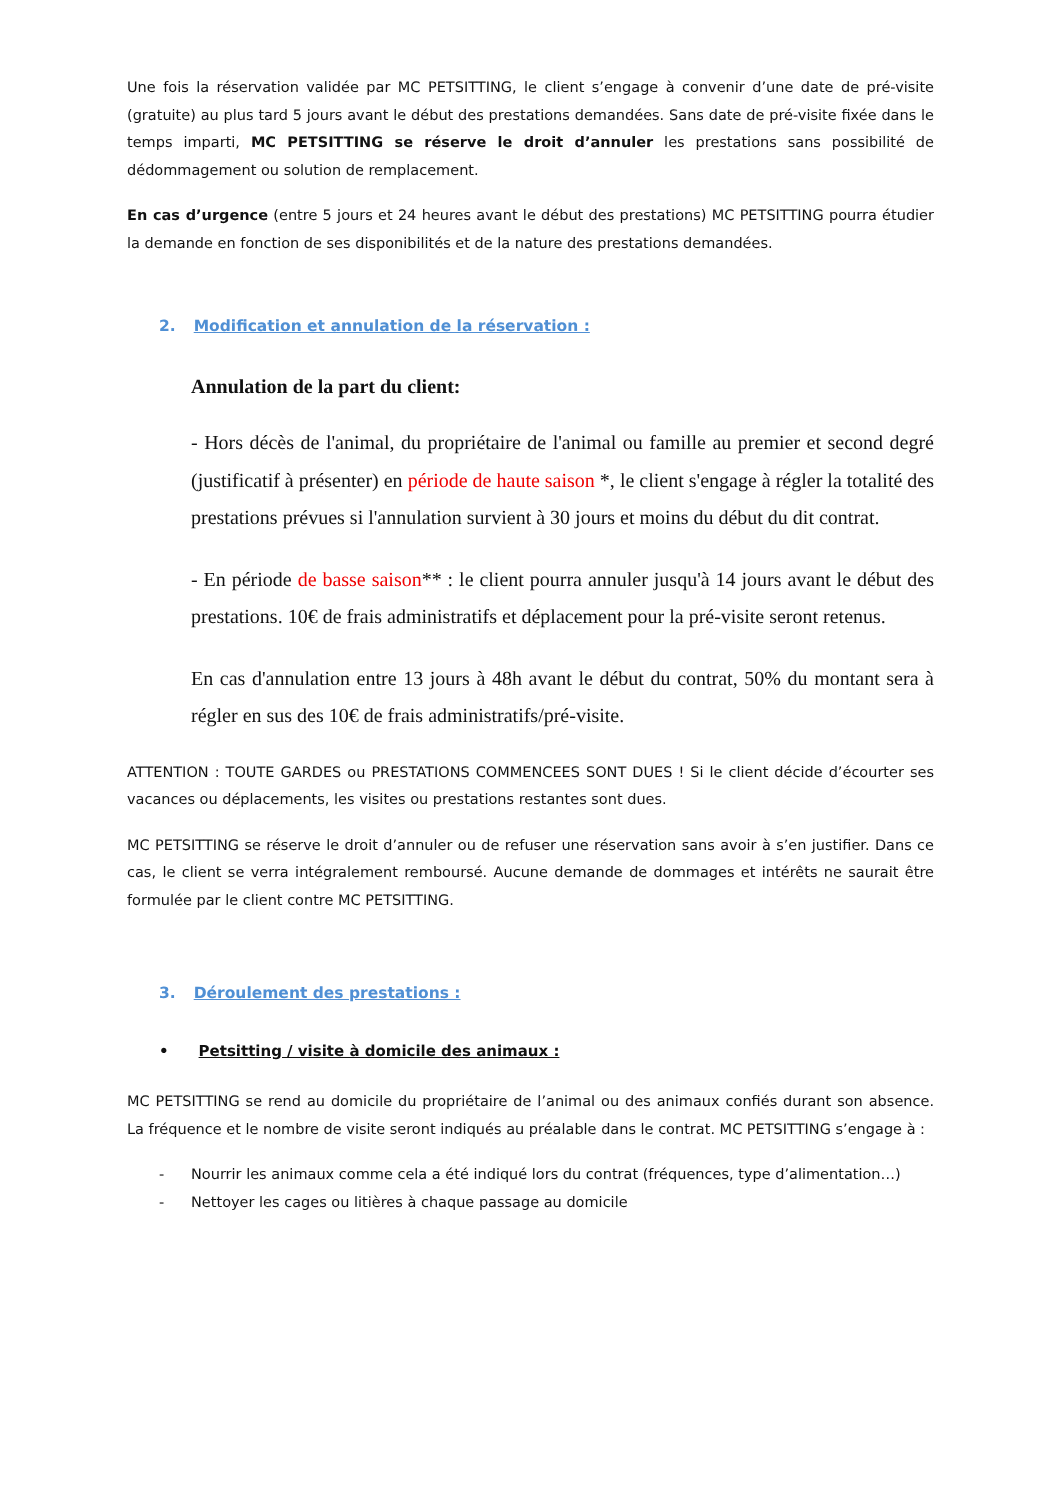Une fois la réservation validée par MC PETSITTING, le client s’engage à convenir d’une date de pré-visite (gratuite) au plus tard 5 jours avant le début des prestations demandées. Sans date de pré-visite fixée dans le temps imparti, MC PETSITTING se réserve le droit d’annuler les prestations sans possibilité de dédommagement ou solution de remplacement.
En cas d’urgence (entre 5 jours et 24 heures avant le début des prestations) MC PETSITTING pourra étudier la demande en fonction de ses disponibilités et de la nature des prestations demandées.
2. Modification et annulation de la réservation :
Annulation de la part du client:
- Hors décès de l'animal, du propriétaire de l'animal ou famille au premier et second degré (justificatif à présenter) en période de haute saison *, le client s'engage à régler la totalité des prestations prévues si l'annulation survient à 30 jours et moins du début du dit contrat.
- En période de basse saison** : le client pourra annuler jusqu'à 14 jours avant le début des prestations. 10€ de frais administratifs et déplacement pour la pré-visite seront retenus.
En cas d'annulation entre 13 jours à 48h avant le début du contrat, 50% du montant sera à régler en sus des 10€ de frais administratifs/pré-visite.
ATTENTION : TOUTE GARDES ou PRESTATIONS COMMENCEES SONT DUES ! Si le client décide d’écourter ses vacances ou déplacements, les visites ou prestations restantes sont dues.
MC PETSITTING se réserve le droit d’annuler ou de refuser une réservation sans avoir à s’en justifier. Dans ce cas, le client se verra intégralement remboursé. Aucune demande de dommages et intérêts ne saurait être formulée par le client contre MC PETSITTING.
3. Déroulement des prestations :
• Petsitting / visite à domicile des animaux :
MC PETSITTING se rend au domicile du propriétaire de l’animal ou des animaux confiés durant son absence. La fréquence et le nombre de visite seront indiqués au préalable dans le contrat. MC PETSITTING s’engage à :
- Nourrir les animaux comme cela a été indiqué lors du contrat (fréquences, type d’alimentation…)
- Nettoyer les cages ou litières à chaque passage au domicile